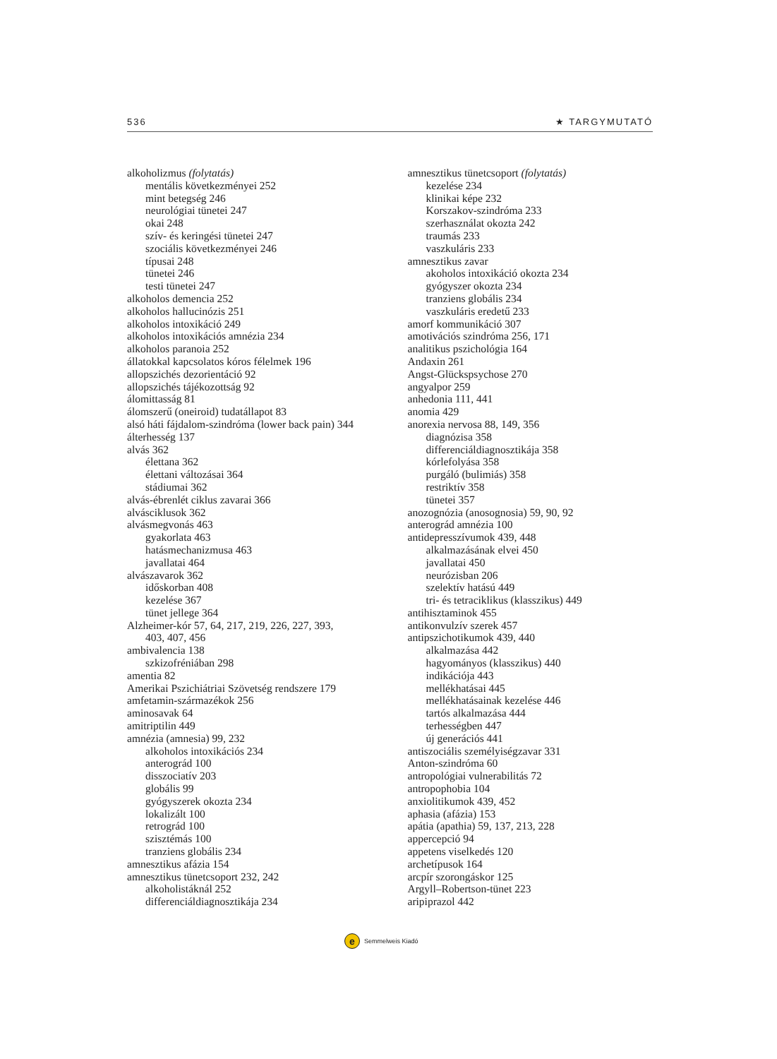536 ★ TARGYMUTATÓ
alkoholizmus (folytatás)
mentális következményei 252
mint betegség 246
neurológiai tünetei 247
okai 248
szív- és keringési tünetei 247
szociális következményei 246
típusai 248
tünetei 246
testi tünetei 247
alkoholos demencia 252
alkoholos hallucinózis 251
alkoholos intoxikáció 249
alkoholos intoxikációs amnézia 234
alkoholos paranoia 252
állatokkal kapcsolatos kóros félelmek 196
allopszichés dezorientáció 92
allopszichés tájékozottság 92
álomittasság 81
álomszerű (oneiroid) tudatállapot 83
alsó háti fájdalom-szindróma (lower back pain) 344
álterhesség 137
alvás 362
élettana 362
élettani változásai 364
stádiumai 362
alvás-ébrenlét ciklus zavarai 366
alvásciklusok 362
alvásmegvonás 463
gyakorlata 463
hatásmechanizmusa 463
javallatai 464
alvászavarok 362
időskorban 408
kezelése 367
tünet jellege 364
Alzheimer-kór 57, 64, 217, 219, 226, 227, 393,
403, 407, 456
ambivalencia 138
szkizofréniában 298
amentia 82
Amerikai Pszichiátriai Szövetség rendszere 179
amfetamin-származékok 256
aminosavak 64
amitriptilin 449
amnézia (amnesia) 99, 232
alkoholos intoxikációs 234
anterográd 100
disszociatív 203
globális 99
gyógyszerek okozta 234
lokalizált 100
retrográd 100
szisztémás 100
tranziens globális 234
amnesztikus afázia 154
amnesztikus tünetcsoport 232, 242
alkoholistáknál 252
differenciáldiagnosztikája 234
amnesztikus tünetcsoport (folytatás)
kezelése 234
klinikai képe 232
Korszakov-szindróma 233
szerhasználat okozta 242
traumás 233
vaszkuláris 233
amnesztikus zavar
akoholos intoxikáció okozta 234
gyógyszer okozta 234
tranziens globális 234
vaszkuláris eredetű 233
amorf kommunikáció 307
amotivációs szindróma 256, 171
analitikus pszichológia 164
Andaxin 261
Angst-Glückspsychose 270
angyalpor 259
anhedonia 111, 441
anomia 429
anorexia nervosa 88, 149, 356
diagnózisa 358
differenciáldiagnosztikája 358
kórlefolyása 358
purgáló (bulimiás) 358
restriktív 358
tünetei 357
anozognózia (anosognosia) 59, 90, 92
anterográd amnézia 100
antidepresszívumok 439, 448
alkalmazásának elvei 450
javallatai 450
neurózisban 206
szelektív hatású 449
tri- és tetraciklikus (klasszikus) 449
antihisztaminok 455
antikonvulzív szerek 457
antipszichotikumok 439, 440
alkalmazása 442
hagyományos (klasszikus) 440
indikációja 443
mellékhatásai 445
mellékhatásainak kezelése 446
tartós alkalmazása 444
terhességben 447
új generációs 441
antiszociális személyiségzavar 331
Anton-szindróma 60
antropológiai vulnerabilitás 72
antropophobia 104
anxiolitikumok 439, 452
aphasia (afázia) 153
apátia (apathia) 59, 137, 213, 228
appercepció 94
appetens viselkedés 120
archetípusok 164
arcpír szorongáskor 125
Argyll–Robertson-tünet 223
aripiprazol 442
e Semmelweis Kiadó